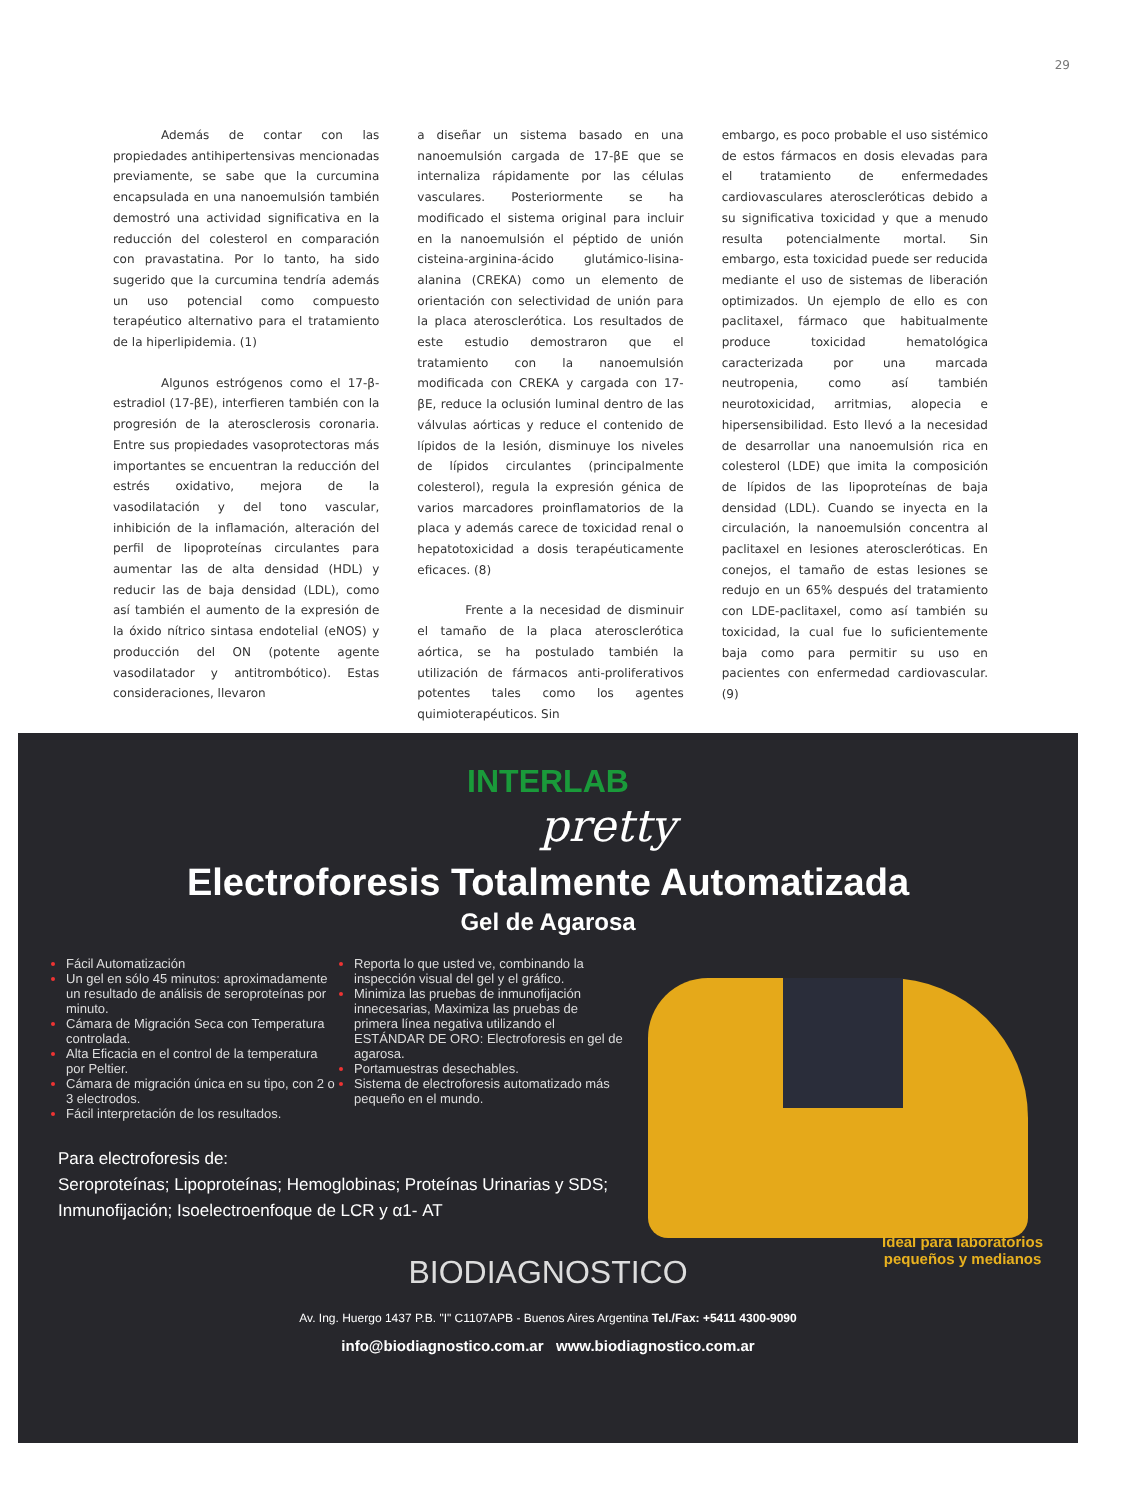29
Además de contar con las propiedades antihipertensivas mencionadas previamente, se sabe que la curcumina encapsulada en una nanoemulsión también demostró una actividad significativa en la reducción del colesterol en comparación con pravastatina. Por lo tanto, ha sido sugerido que la curcumina tendría además un uso potencial como compuesto terapéutico alternativo para el tratamiento de la hiperlipidemia. (1)
Algunos estrógenos como el 17-β-estradiol (17-βE), interfieren también con la progresión de la aterosclerosis coronaria. Entre sus propiedades vasoprotectoras más importantes se encuentran la reducción del estrés oxidativo, mejora de la vasodilatación y del tono vascular, inhibición de la inflamación, alteración del perfil de lipoproteínas circulantes para aumentar las de alta densidad (HDL) y reducir las de baja densidad (LDL), como así también el aumento de la expresión de la óxido nítrico sintasa endotelial (eNOS) y producción del ON (potente agente vasodilatador y antitrombótico). Estas consideraciones, llevaron
a diseñar un sistema basado en una nanoemulsión cargada de 17-βE que se internaliza rápidamente por las células vasculares. Posteriormente se ha modificado el sistema original para incluir en la nanoemulsión el péptido de unión cisteina-arginina-ácido glutámico-lisina-alanina (CREKA) como un elemento de orientación con selectividad de unión para la placa aterosclerótica. Los resultados de este estudio demostraron que el tratamiento con la nanoemulsión modificada con CREKA y cargada con 17-βE, reduce la oclusión luminal dentro de las válvulas aórticas y reduce el contenido de lípidos de la lesión, disminuye los niveles de lípidos circulantes (principalmente colesterol), regula la expresión génica de varios marcadores proinflamatorios de la placa y además carece de toxicidad renal o hepatotoxicidad a dosis terapéuticamente eficaces. (8)
Frente a la necesidad de disminuir el tamaño de la placa aterosclerótica aórtica, se ha postulado también la utilización de fármacos anti-proliferativos potentes tales como los agentes quimioterapéuticos. Sin
embargo, es poco probable el uso sistémico de estos fármacos en dosis elevadas para el tratamiento de enfermedades cardiovasculares ateroscleróticas debido a su significativa toxicidad y que a menudo resulta potencialmente mortal. Sin embargo, esta toxicidad puede ser reducida mediante el uso de sistemas de liberación optimizados. Un ejemplo de ello es con paclitaxel, fármaco que habitualmente produce toxicidad hematológica caracterizada por una marcada neutropenia, como así también neurotoxicidad, arritmias, alopecia e hipersensibilidad. Esto llevó a la necesidad de desarrollar una nanoemulsión rica en colesterol (LDE) que imita la composición de lípidos de las lipoproteínas de baja densidad (LDL). Cuando se inyecta en la circulación, la nanoemulsión concentra al paclitaxel en lesiones ateroscleróticas. En conejos, el tamaño de estas lesiones se redujo en un 65% después del tratamiento con LDE-paclitaxel, como así también su toxicidad, la cual fue lo suficientemente baja como para permitir su uso en pacientes con enfermedad cardiovascular. (9)
INTERLAB
pretty
Electroforesis Totalmente Automatizada
Gel de Agarosa
Fácil Automatización
Un gel en sólo 45 minutos: aproximadamente un resultado de análisis de seroproteínas por minuto.
Cámara de Migración Seca con Temperatura controlada.
Alta Eficacia en el control de la temperatura por Peltier.
Cámara de migración única en su tipo, con 2 o 3 electrodos.
Fácil interpretación de los resultados.
Reporta lo que usted ve, combinando la inspección visual del gel y el gráfico.
Minimiza las pruebas de inmunofijación innecesarias, Maximiza las pruebas de primera línea negativa utilizando el ESTÁNDAR DE ORO: Electroforesis en gel de agarosa.
Portamuestras desechables.
Sistema de electroforesis automatizado más pequeño en el mundo.
Para electroforesis de:
Seroproteínas; Lipoproteínas; Hemoglobinas; Proteínas Urinarias y SDS;
Inmunofijación; Isoelectroenfoque de LCR y α1- AT
Ideal para laboratorios
pequeños y medianos
BIODIAGNOSTICO
Av. Ing. Huergo 1437 P.B. "I" C1107APB - Buenos Aires Argentina Tel./Fax: +5411 4300-9090
info@biodiagnostico.com.ar www.biodiagnostico.com.ar